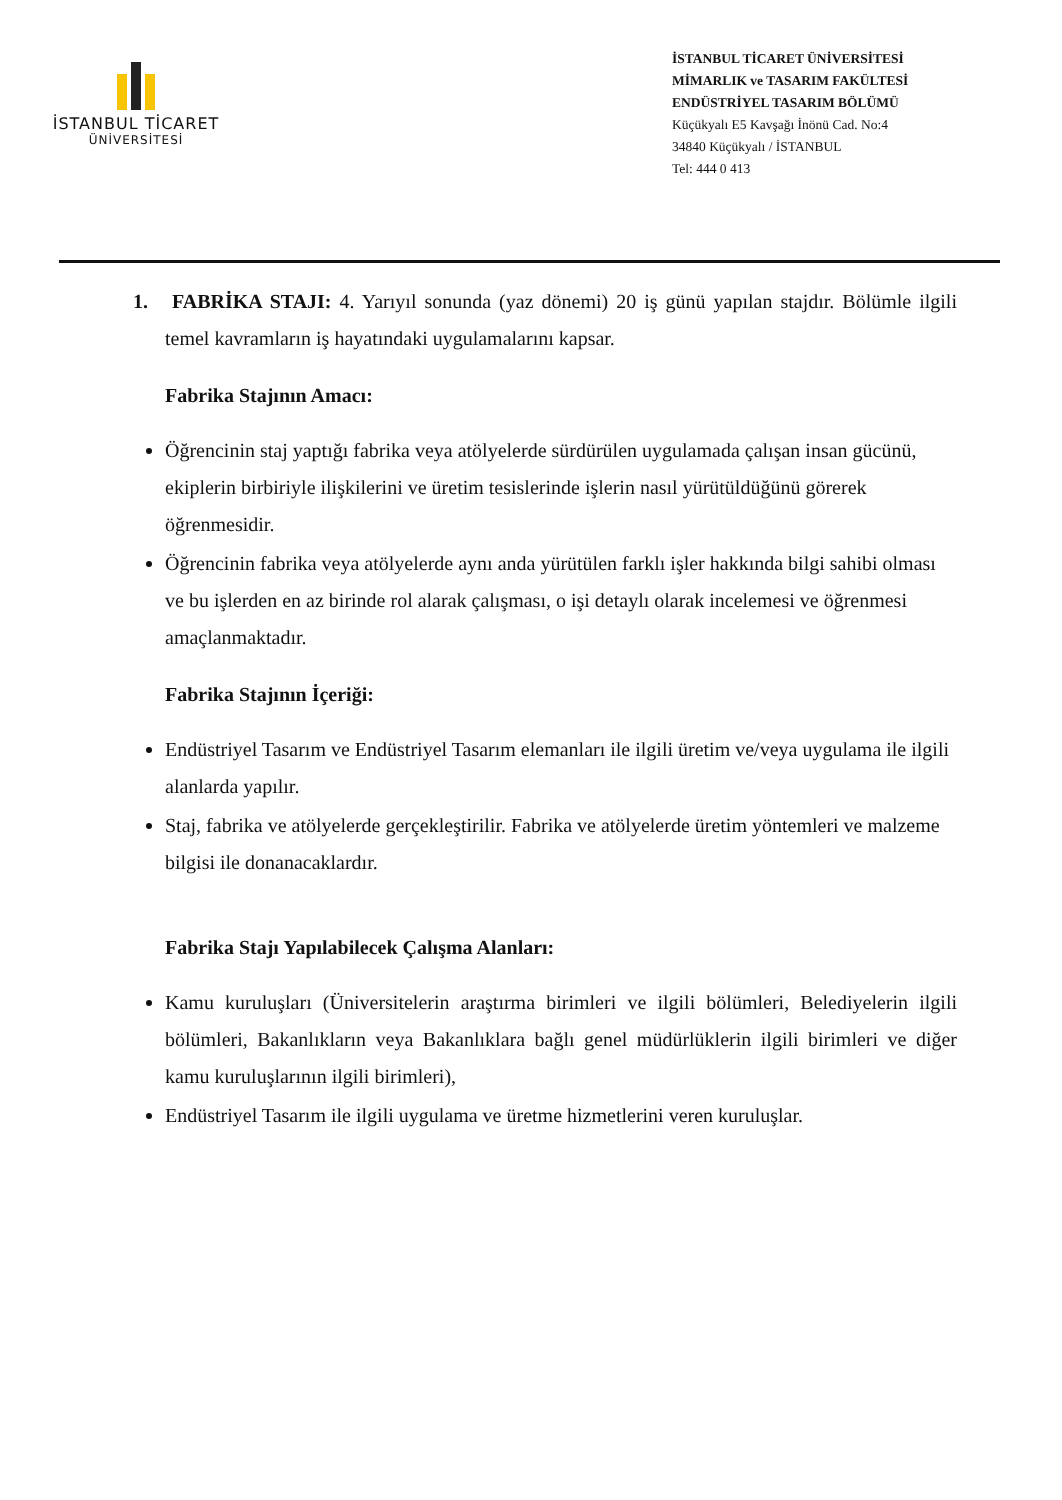İSTANBUL TİCARET
ÜNİVERSİTESİ
İSTANBUL TİCARET ÜNİVERSİTESİ
MİMARLIK ve TASARIM FAKÜLTESİ
ENDÜSTRİYEL TASARIM BÖLÜMÜ
Küçükyalı E5 Kavşağı İnönü Cad. No:4
34840 Küçükyalı / İSTANBUL
Tel: 444 0 413
1. FABRİKA STAJI: 4. Yarıyıl sonunda (yaz dönemi) 20 iş günü yapılan stajdır. Bölümle ilgili temel kavramların iş hayatındaki uygulamalarını kapsar.
Fabrika Stajının Amacı:
Öğrencinin staj yaptığı fabrika veya atölyelerde sürdürülen uygulamada çalışan insan gücünü, ekiplerin birbiriyle ilişkilerini ve üretim tesislerinde işlerin nasıl yürütüldüğünü görerek öğrenmesidir.
Öğrencinin fabrika veya atölyelerde aynı anda yürütülen farklı işler hakkında bilgi sahibi olması ve bu işlerden en az birinde rol alarak çalışması, o işi detaylı olarak incelemesi ve öğrenmesi amaçlanmaktadır.
Fabrika Stajının İçeriği:
Endüstriyel Tasarım ve Endüstriyel Tasarım elemanları ile ilgili üretim ve/veya uygulama ile ilgili alanlarda yapılır.
Staj, fabrika ve atölyelerde gerçekleştirilir. Fabrika ve atölyelerde üretim yöntemleri ve malzeme bilgisi ile donanacaklardır.
Fabrika Stajı Yapılabilecek Çalışma Alanları:
Kamu kuruluşları (Üniversitelerin araştırma birimleri ve ilgili bölümleri, Belediyelerin ilgili bölümleri, Bakanlıkların veya Bakanlıklara bağlı genel müdürlüklerin ilgili birimleri ve diğer kamu kuruluşlarının ilgili birimleri),
Endüstriyel Tasarım ile ilgili uygulama ve üretme hizmetlerini veren kuruluşlar.